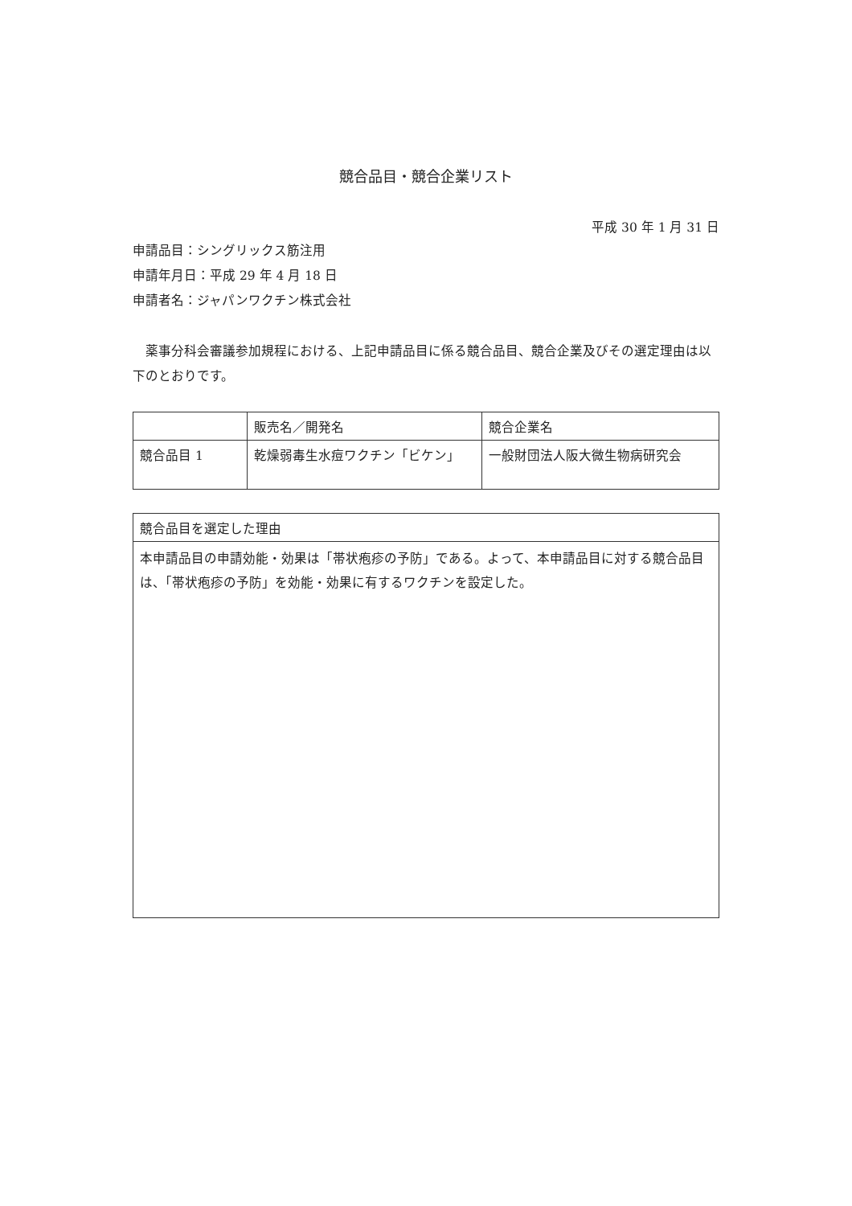競合品目・競合企業リスト
平成 30 年 1 月 31 日
申請品目：シングリックス筋注用
申請年月日：平成 29 年 4 月 18 日
申請者名：ジャパンワクチン株式会社
　薬事分科会審議参加規程における、上記申請品目に係る競合品目、競合企業及びその選定理由は以下のとおりです。
| | 販売名／開発名 | 競合企業名 |
| --- | --- | --- |
| 競合品目 1 | 乾燥弱毒生水痘ワクチン「ビケン」 | 一般財団法人阪大微生物病研究会 |
| 競合品目を選定した理由 |
| --- |
| 本申請品目の申請効能・効果は「帯状疱疹の予防」である。よって、本申請品目に対する競合品目は、「帯状疱疹の予防」を効能・効果に有するワクチンを設定した。 |